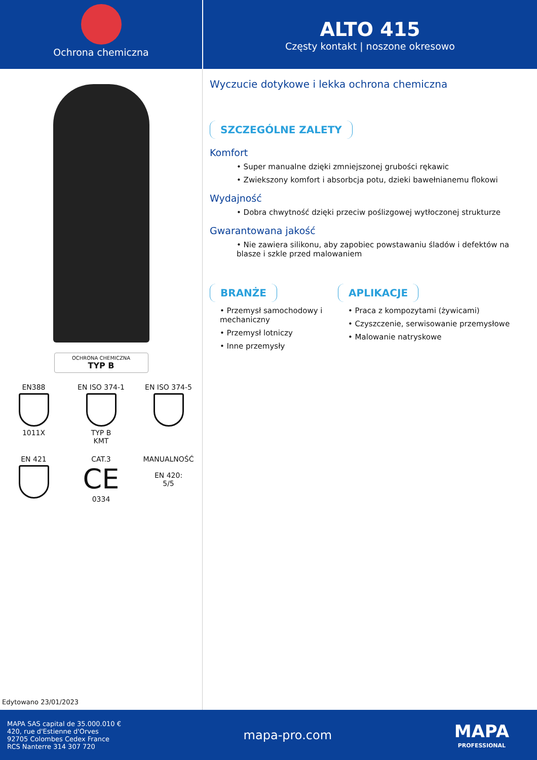Ochrona chemiczna
ALTO 415
Częsty kontakt | noszone okresowo
OCHRONA CHEMICZNA
TYP B
EN388
1011X
EN ISO 374-1
TYP B
KMT
EN ISO 374-5
EN 421
CAT.3
CE
0334
MANUALNOŚĆ
EN 420:
5/5
Edytowano 23/01/2023
Wyczucie dotykowe i lekka ochrona chemiczna
SZCZEGÓLNE ZALETY
Komfort
• Super manualne dzięki zmniejszonej grubości rękawic
• Zwiekszony komfort i absorbcja potu, dzieki bawełnianemu flokowi
Wydajność
• Dobra chwytność dzięki przeciw poślizgowej wytłoczonej strukturze
Gwarantowana jakość
• Nie zawiera silikonu, aby zapobiec powstawaniu śladów i defektów na blasze i szkle przed malowaniem
BRANŻE
• Przemysł samochodowy i mechaniczny
• Przemysł lotniczy
• Inne przemysły
APLIKACJE
• Praca z kompozytami (żywicami)
• Czyszczenie, serwisowanie przemysłowe
• Malowanie natryskowe
MAPA SAS capital de 35.000.010 €
420, rue d'Estienne d'Orves
92705 Colombes Cedex France
RCS Nanterre 314 307 720
mapa-pro.com
MAPA
PROFESSIONAL